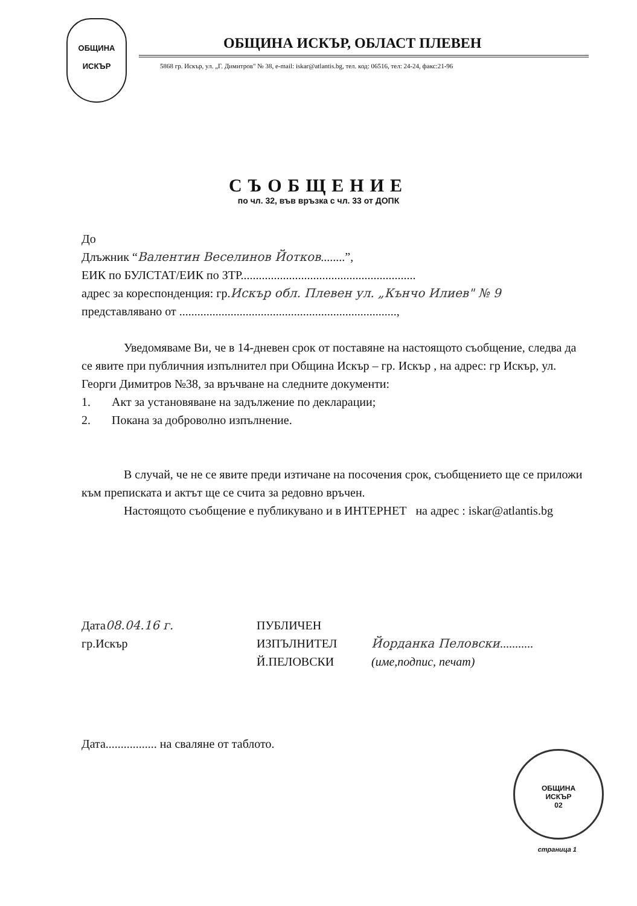ОБЩИНА
ИСКЪР
ОБЩИНА ИСКЪР, ОБЛАСТ ПЛЕВЕН
5868 гр. Искър, ул. „Г. Димитров" № 38, e-mail: iskar@atlantis.bg, тел. код: 06516, тел: 24-24, факс:21-96
СЪОБЩЕНИЕ
по чл. 32, във връзка с чл. 33 от ДОПК
До
Длъжник “Валентин Веселинов Йотков........”,
ЕИК по БУЛСТАТ/ЕИК по ЗТР..........................................................
адрес за кореспонденция: гр.Искър обл. Плевен ул. „Кънчо Илиев" № 9
представлявано от ........................................................................,
Уведомяваме Ви, че в 14-дневен срок от поставяне на настоящото съобщение, следва да се явите при публичния изпълнител при Община Искър – гр. Искър , на адрес: гр Искър, ул. Георги Димитров №38, за връчване на следните документи:
1. Акт за установяване на задължение по декларации;
2. Покана за доброволно изпълнение.
В случай, че не се явите преди изтичане на посочения срок, съобщението ще се приложи към преписката и актът ще се счита за редовно връчен.
Настоящото съобщение е публикувано и в ИНТЕРНЕТ на адрес : iskar@atlantis.bg
Дата08.04.16 г.
гр.Искър
ПУБЛИЧЕН
ИЗПЪЛНИТЕЛ
Й.ПЕЛОВСКИ
Йорданка Пеловски...........
(име,подпис, печат)
ОБЩИНА
ИСКЪР
02
Дата................. на сваляне от таблото.
страница 1